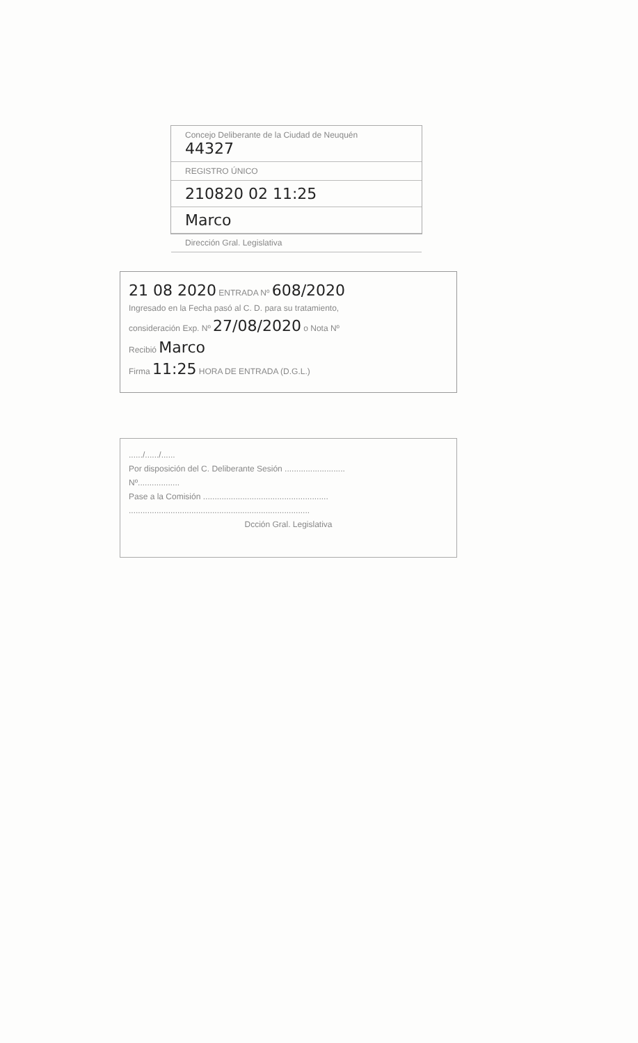Concejo Deliberante de la Ciudad de Neuquén 44327
REGISTRO ÚNICO
210820 02 11:25
Marco
Dirección Gral. Legislativa
21 08 2020 ENTRADA Nº 608/2020
Ingresado en la Fecha pasó al C. D. para su tratamiento,
consideración Exp. Nº 27/08/2020 o Nota Nº
Recibió Marco
Firma 11:25 HORA DE ENTRADA (D.G.L.)
....../....../......
Por disposición del C. Deliberante Sesión ..........................
Nº..................
Pase a la Comisión ......................................................
..............................................................................
Dcción Gral. Legislativa